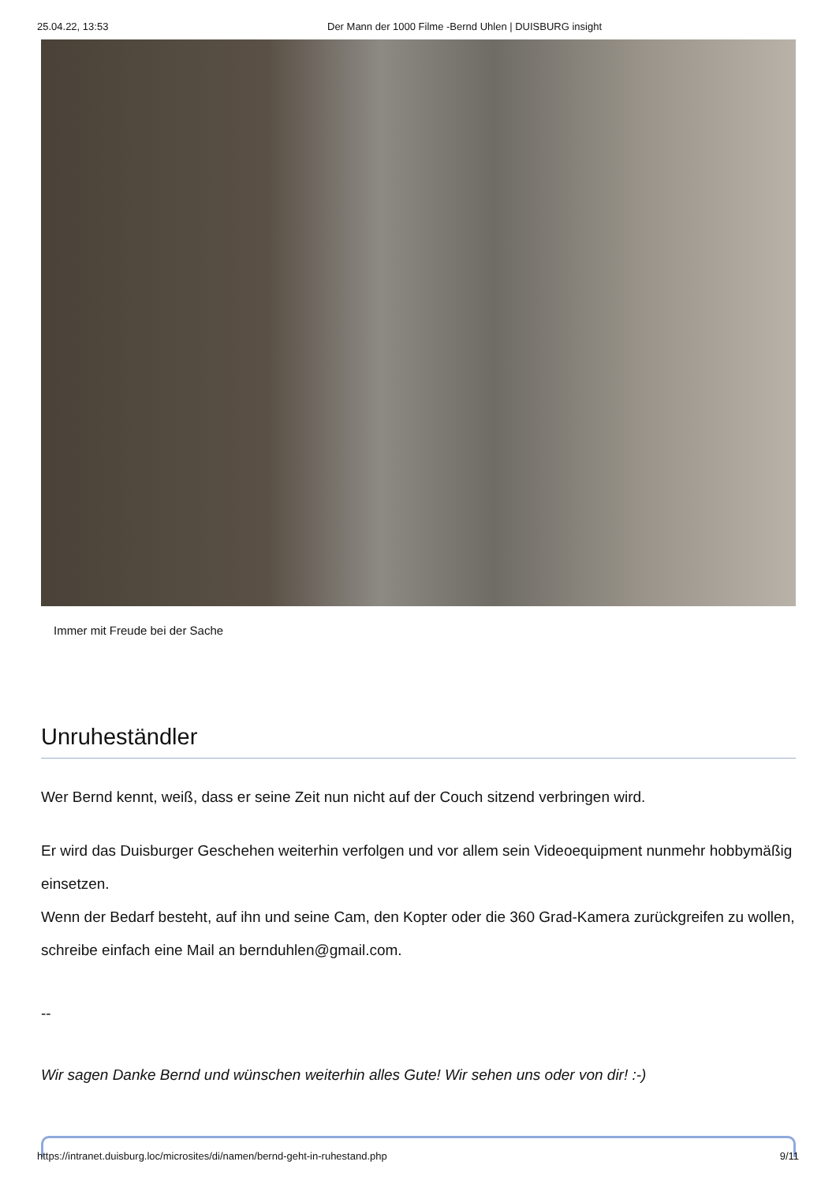25.04.22, 13:53 Der Mann der 1000 Filme -Bernd Uhlen | DUISBURG insight
Immer mit Freude bei der Sache
Unruheständler
Wer Bernd kennt, weiß, dass er seine Zeit nun nicht auf der Couch sitzend verbringen wird.
Er wird das Duisburger Geschehen weiterhin verfolgen und vor allem sein Videoequipment nunmehr hobbymäßig einsetzen.
Wenn der Bedarf besteht, auf ihn und seine Cam, den Kopter oder die 360 Grad-Kamera zurückgreifen zu wollen, schreibe einfach eine Mail an bernduhlen@gmail.com.
--
Wir sagen Danke Bernd und wünschen weiterhin alles Gute! Wir sehen uns oder von dir! :-)
https://intranet.duisburg.loc/microsites/di/namen/bernd-geht-in-ruhestand.php 9/11